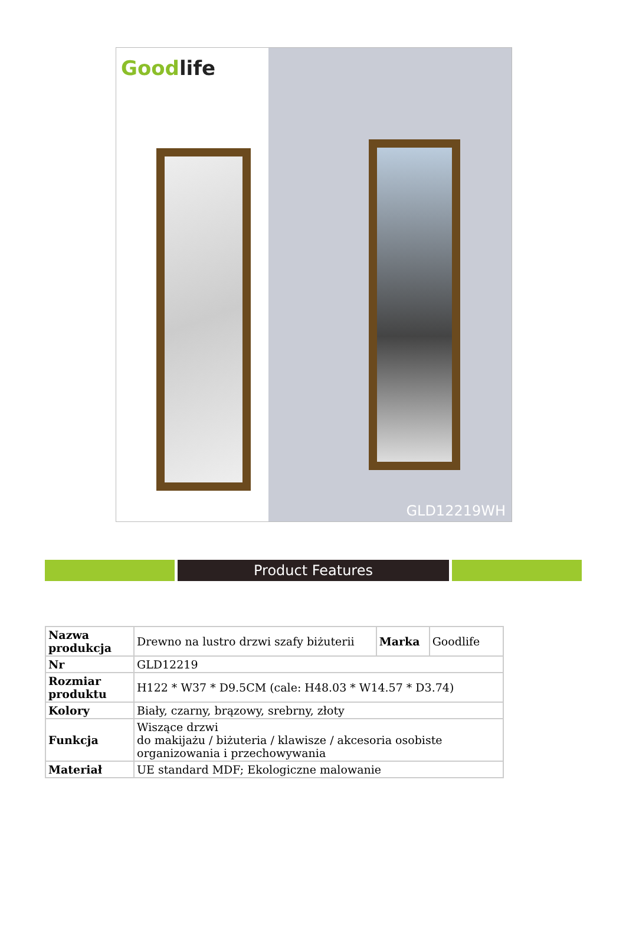Goodlife
GLD12219WH
Product Features
| Nazwa produkcja | Drewno na lustro drzwi szafy biżuterii | Marka | Goodlife |
| Nr | GLD12219 | | |
| Rozmiar produktu | H122 * W37 * D9.5CM (cale: H48.03 * W14.57 * D3.74) | | |
| Kolory | Biały, czarny, brązowy, srebrny, złoty | | |
| Funkcja | Wiszące drzwi do makijażu / biżuteria / klawisze / akcesoria osobiste organizowania i przechowywania | | |
| Materiał | UE standard MDF; Ekologiczne malowanie | | |